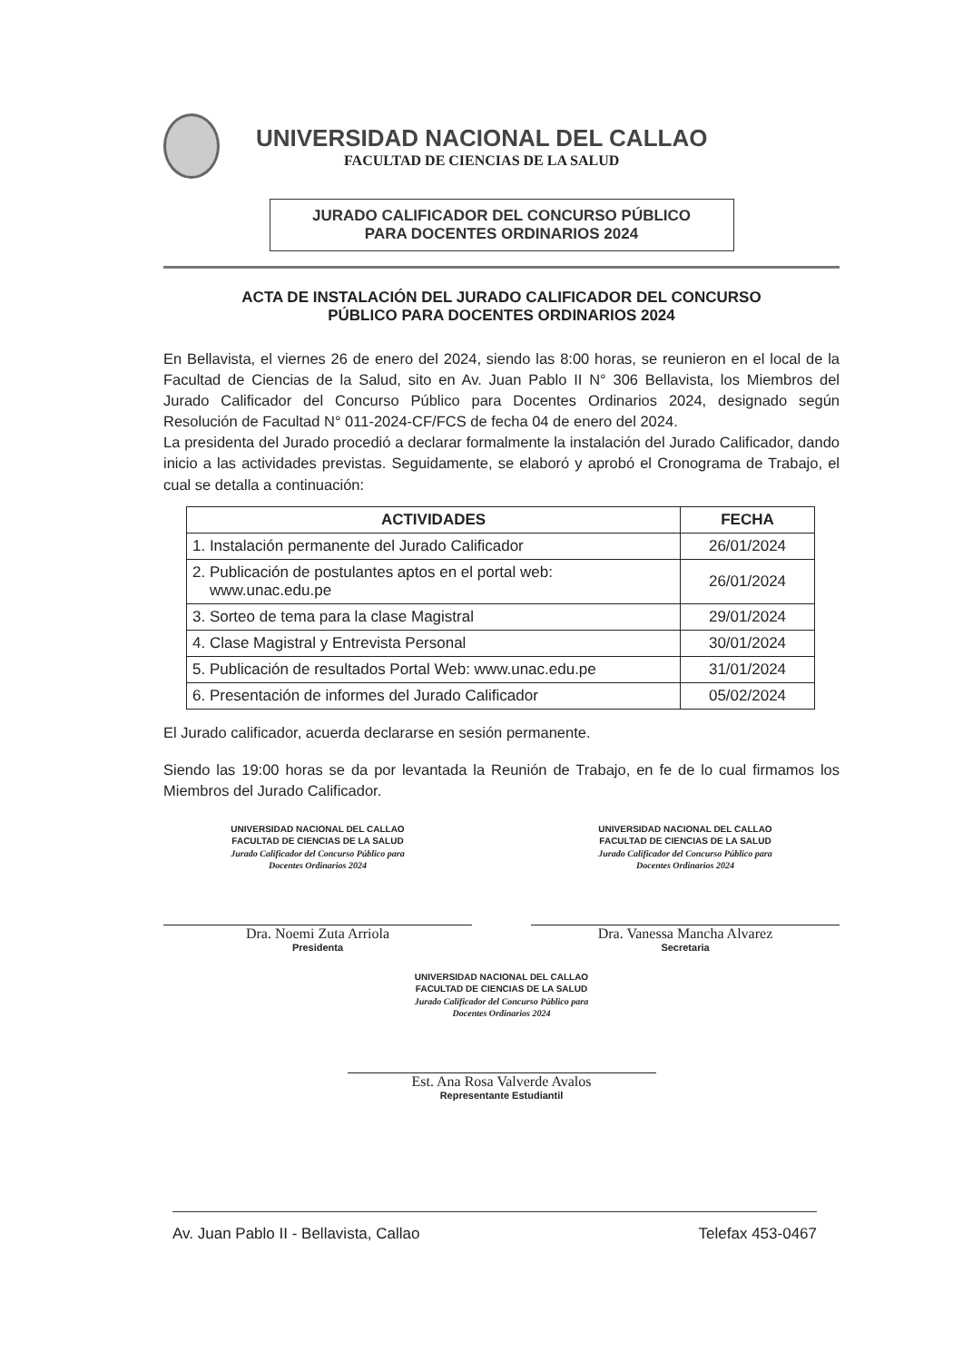UNIVERSIDAD NACIONAL DEL CALLAO
FACULTAD DE CIENCIAS DE LA SALUD
JURADO CALIFICADOR DEL CONCURSO PÚBLICO
PARA DOCENTES ORDINARIOS 2024
ACTA DE INSTALACIÓN DEL JURADO CALIFICADOR DEL CONCURSO
PÚBLICO PARA DOCENTES ORDINARIOS 2024
En Bellavista, el viernes 26 de enero del 2024, siendo las 8:00 horas, se reunieron en el local de la Facultad de Ciencias de la Salud, sito en Av. Juan Pablo II N° 306 Bellavista, los Miembros del Jurado Calificador del Concurso Público para Docentes Ordinarios 2024, designado según Resolución de Facultad N° 011-2024-CF/FCS de fecha 04 de enero del 2024.
La presidenta del Jurado procedió a declarar formalmente la instalación del Jurado Calificador, dando inicio a las actividades previstas. Seguidamente, se elaboró y aprobó el Cronograma de Trabajo, el cual se detalla a continuación:
| ACTIVIDADES | FECHA |
| --- | --- |
| 1. Instalación permanente del Jurado Calificador | 26/01/2024 |
| 2. Publicación de postulantes aptos en el portal web: www.unac.edu.pe | 26/01/2024 |
| 3. Sorteo de tema para la clase Magistral | 29/01/2024 |
| 4. Clase Magistral y Entrevista Personal | 30/01/2024 |
| 5. Publicación de resultados Portal Web: www.unac.edu.pe | 31/01/2024 |
| 6. Presentación de informes del Jurado Calificador | 05/02/2024 |
El Jurado calificador, acuerda declararse en sesión permanente.
Siendo las 19:00 horas se da por levantada la Reunión de Trabajo, en fe de lo cual firmamos los Miembros del Jurado Calificador.
UNIVERSIDAD NACIONAL DEL CALLAO
FACULTAD DE CIENCIAS DE LA SALUD
Jurado Calificador del Concurso Público para
Docentes Ordinarios 2024
Dra. Noemi Zuta Arriola
Presidenta
UNIVERSIDAD NACIONAL DEL CALLAO
FACULTAD DE CIENCIAS DE LA SALUD
Jurado Calificador del Concurso Público para
Docentes Ordinarios 2024
Dra. Vanessa Mancha Alvarez
Secretaria
UNIVERSIDAD NACIONAL DEL CALLAO
FACULTAD DE CIENCIAS DE LA SALUD
Jurado Calificador del Concurso Público para
Docentes Ordinarios 2024
Est. Ana Rosa Valverde Avalos
Representante Estudiantil
Av. Juan Pablo II - Bellavista, Callao Telefax 453-0467